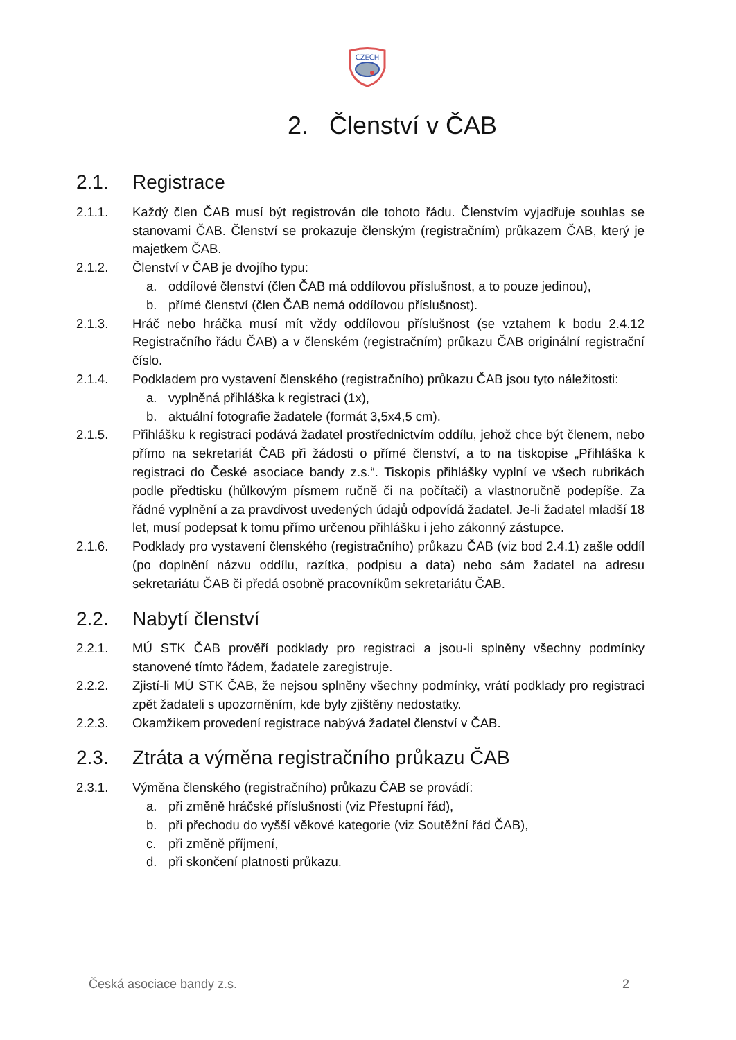CZECH
2. Členství v ČAB
2.1. Registrace
2.1.1. Každý člen ČAB musí být registrován dle tohoto řádu. Členstvím vyjadřuje souhlas se stanovami ČAB. Členství se prokazuje členským (registračním) průkazem ČAB, který je majetkem ČAB.
2.1.2. Členství v ČAB je dvojího typu:
a. oddílové členství (člen ČAB má oddílovou příslušnost, a to pouze jedinou),
b. přímé členství (člen ČAB nemá oddílovou příslušnost).
2.1.3. Hráč nebo hráčka musí mít vždy oddílovou příslušnost (se vztahem k bodu 2.4.12 Registračního řádu ČAB) a v členském (registračním) průkazu ČAB originální registrační číslo.
2.1.4. Podkladem pro vystavení členského (registračního) průkazu ČAB jsou tyto náležitosti:
a. vyplněná přihláška k registraci (1x),
b. aktuální fotografie žadatele (formát 3,5x4,5 cm).
2.1.5. Přihlášku k registraci podává žadatel prostřednictvím oddílu, jehož chce být členem, nebo přímo na sekretariát ČAB při žádosti o přímé členství, a to na tiskopise „Přihláška k registraci do České asociace bandy z.s.“. Tiskopis přihlášky vyplní ve všech rubrikách podle předtisku (hůlkovým písmem ručně či na počítači) a vlastnoručně podepíše. Za řádné vyplnění a za pravdivost uvedených údajů odpovídá žadatel. Je-li žadatel mladší 18 let, musí podepsat k tomu přímo určenou přihlášku i jeho zákonný zástupce.
2.1.6. Podklady pro vystavení členského (registračního) průkazu ČAB (viz bod 2.4.1) zašle oddíl (po doplnění názvu oddílu, razítka, podpisu a data) nebo sám žadatel na adresu sekretariátu ČAB či předá osobně pracovníkům sekretariátu ČAB.
2.2. Nabytí členství
2.2.1. MÚ STK ČAB prověří podklady pro registraci a jsou-li splněny všechny podmínky stanovené tímto řádem, žadatele zaregistruje.
2.2.2. Zjistí-li MÚ STK ČAB, že nejsou splněny všechny podmínky, vrátí podklady pro registraci zpět žadateli s upozorněním, kde byly zjištěny nedostatky.
2.2.3. Okamžikem provedení registrace nabývá žadatel členství v ČAB.
2.3. Ztráta a výměna registračního průkazu ČAB
2.3.1. Výměna členského (registračního) průkazu ČAB se provádí:
a. při změně hráčské příslušnosti (viz Přestupní řád),
b. při přechodu do vyšší věkové kategorie (viz Soutěžní řád ČAB),
c. při změně příjmení,
d. při skončení platnosti průkazu.
Česká asociace bandy z.s. 2